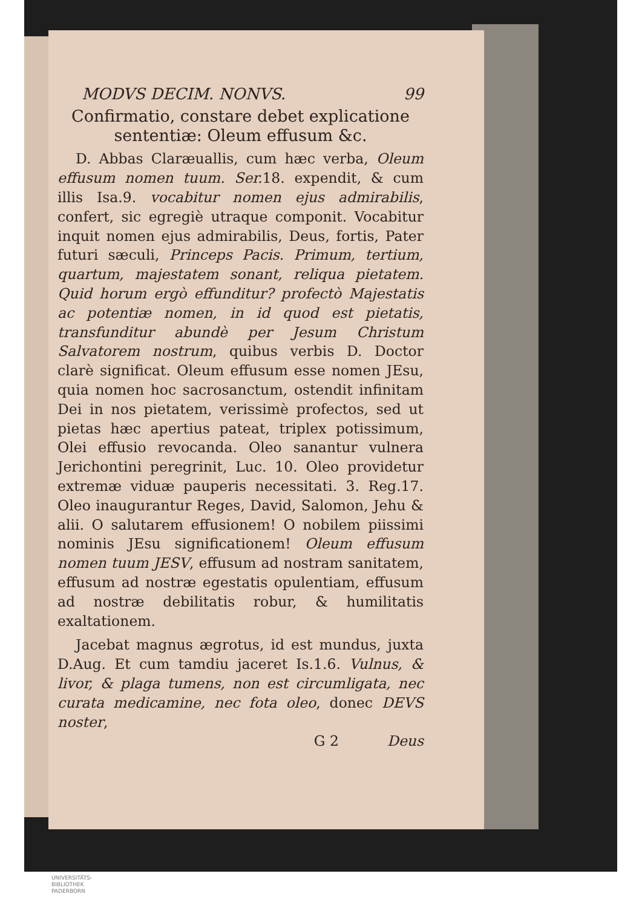MODVS DECIM. NONVS. 99
Confirmatio, constare debet explicatione sententiæ: Oleum effusum &c.
D. Abbas Claræuallis, cum hæc verba, Oleum effusum nomen tuum. Ser. 18. expendit, & cum illis Isa.9. vocabitur nomen ejus admirabilis, confert, sic egregiè utraque componit. Vocabitur inquit nomen ejus admirabilis, Deus, fortis, Pater futuri sæculi, Princeps Pacis. Primum, tertium, quartum, majestatem sonant, reliqua pietatem. Quid horum ergò effunditur? profectò Majestatis ac potentiæ nomen, in id quod est pietatis, transfunditur abundè per Jesum Christum Salvatorem nostrum, quibus verbis D. Doctor clarè significat. Oleum effusum esse nomen JEsu, quia nomen hoc sacrosanctum, ostendit infinitam Dei in nos pietatem, verissimè profectos, sed ut pietas hæc apertius pateat, triplex potissimum, Olei effusio revocanda. Oleo sanantur vulnera Jerichontini peregrinit, Luc. 10. Oleo providetur extremæ viduæ pauperis necessitati. 3. Reg.17. Oleo inaugurantur Reges, David, Salomon, Jehu & alii. O salutarem effusionem! O nobilem piissimi nominis JEsu significationem! Oleum effusum nomen tuum JESV, effusum ad nostram sanitatem, effusum ad nostræ egestatis opulentiam, effusum ad nostræ debilitatis robur, & humilitatis exaltationem.
Jacebat magnus ægrotus, id est mundus, juxta D.Aug. Et cum tamdiu jaceret Is.1.6. Vulnus, & livor, & plaga tumens, non est circumligata, nec curata medicamine, nec fota oleo, donec DEVS noster,
G 2 Deus
UNIVERSITÄTS-
BIBLIOTHEK
PADERBORN